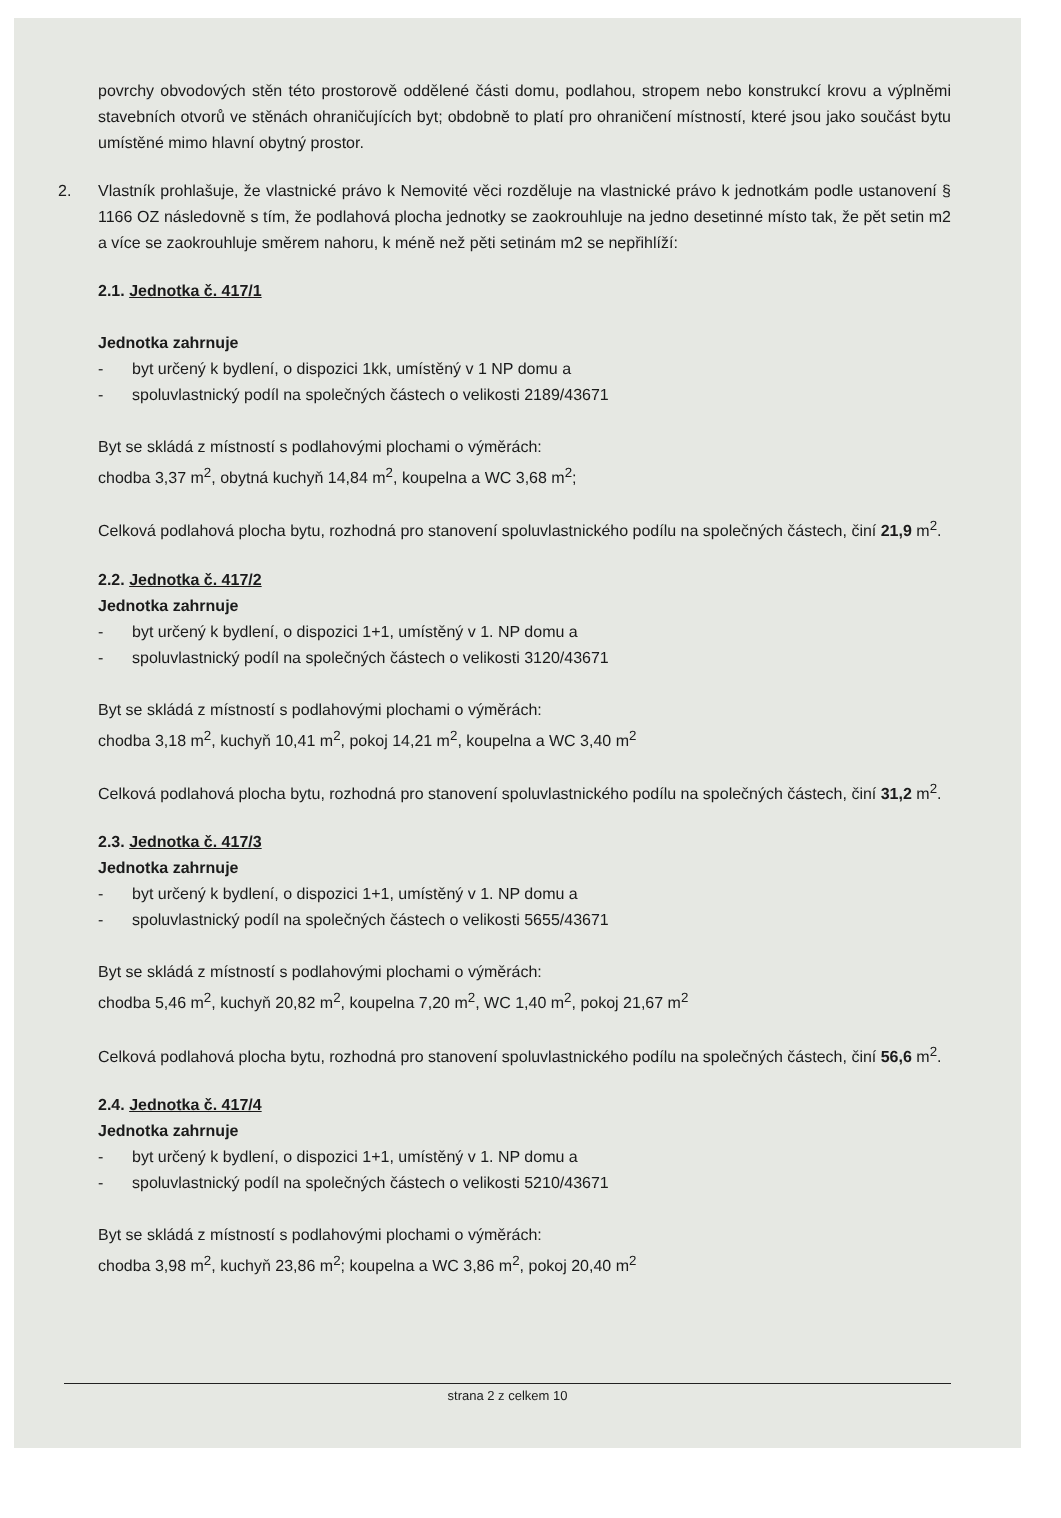povrchy obvodových stěn této prostorově oddělené části domu, podlahou, stropem nebo konstrukcí krovu a výplněmi stavebních otvorů ve stěnách ohraničujících byt; obdobně to platí pro ohraničení místností, které jsou jako součást bytu umístěné mimo hlavní obytný prostor.
2. Vlastník prohlašuje, že vlastnické právo k Nemovité věci rozděluje na vlastnické právo k jednotkám podle ustanovení § 1166 OZ následovně s tím, že podlahová plocha jednotky se zaokrouhluje na jedno desetinné místo tak, že pět setin m2 a více se zaokrouhluje směrem nahoru, k méně než pěti setinám m2 se nepřihlíží:
2.1. Jednotka č. 417/1
Jednotka zahrnuje
- byt určený k bydlení, o dispozici 1kk, umístěný v 1 NP domu a
- spoluvlastnický podíl na společných částech o velikosti 2189/43671
Byt se skládá z místností s podlahovými plochami o výměrách:
chodba 3,37 m<sup>2</sup>, obytná kuchyň 14,84 m<sup>2</sup>, koupelna a WC 3,68 m<sup>2</sup>;
Celková podlahová plocha bytu, rozhodná pro stanovení spoluvlastnického podílu na společných částech, činí 21,9 m<sup>2</sup>.
2.2. Jednotka č. 417/2
Jednotka zahrnuje
- byt určený k bydlení, o dispozici 1+1, umístěný v 1. NP domu a
- spoluvlastnický podíl na společných částech o velikosti 3120/43671
Byt se skládá z místností s podlahovými plochami o výměrách:
chodba 3,18 m<sup>2</sup>, kuchyň 10,41 m<sup>2</sup>, pokoj 14,21 m<sup>2</sup>, koupelna a WC 3,40 m<sup>2</sup>
Celková podlahová plocha bytu, rozhodná pro stanovení spoluvlastnického podílu na společných částech, činí 31,2 m<sup>2</sup>.
2.3. Jednotka č. 417/3
Jednotka zahrnuje
- byt určený k bydlení, o dispozici 1+1, umístěný v 1. NP domu a
- spoluvlastnický podíl na společných částech o velikosti 5655/43671
Byt se skládá z místností s podlahovými plochami o výměrách:
chodba 5,46 m<sup>2</sup>, kuchyň 20,82 m<sup>2</sup>, koupelna 7,20 m<sup>2</sup>, WC 1,40 m<sup>2</sup>, pokoj 21,67 m<sup>2</sup>
Celková podlahová plocha bytu, rozhodná pro stanovení spoluvlastnického podílu na společných částech, činí 56,6 m<sup>2</sup>.
2.4. Jednotka č. 417/4
Jednotka zahrnuje
- byt určený k bydlení, o dispozici 1+1, umístěný v 1. NP domu a
- spoluvlastnický podíl na společných částech o velikosti 5210/43671
Byt se skládá z místností s podlahovými plochami o výměrách:
chodba 3,98 m<sup>2</sup>, kuchyň 23,86 m<sup>2</sup>; koupelna a WC 3,86 m<sup>2</sup>, pokoj 20,40 m<sup>2</sup>
strana 2 z celkem 10